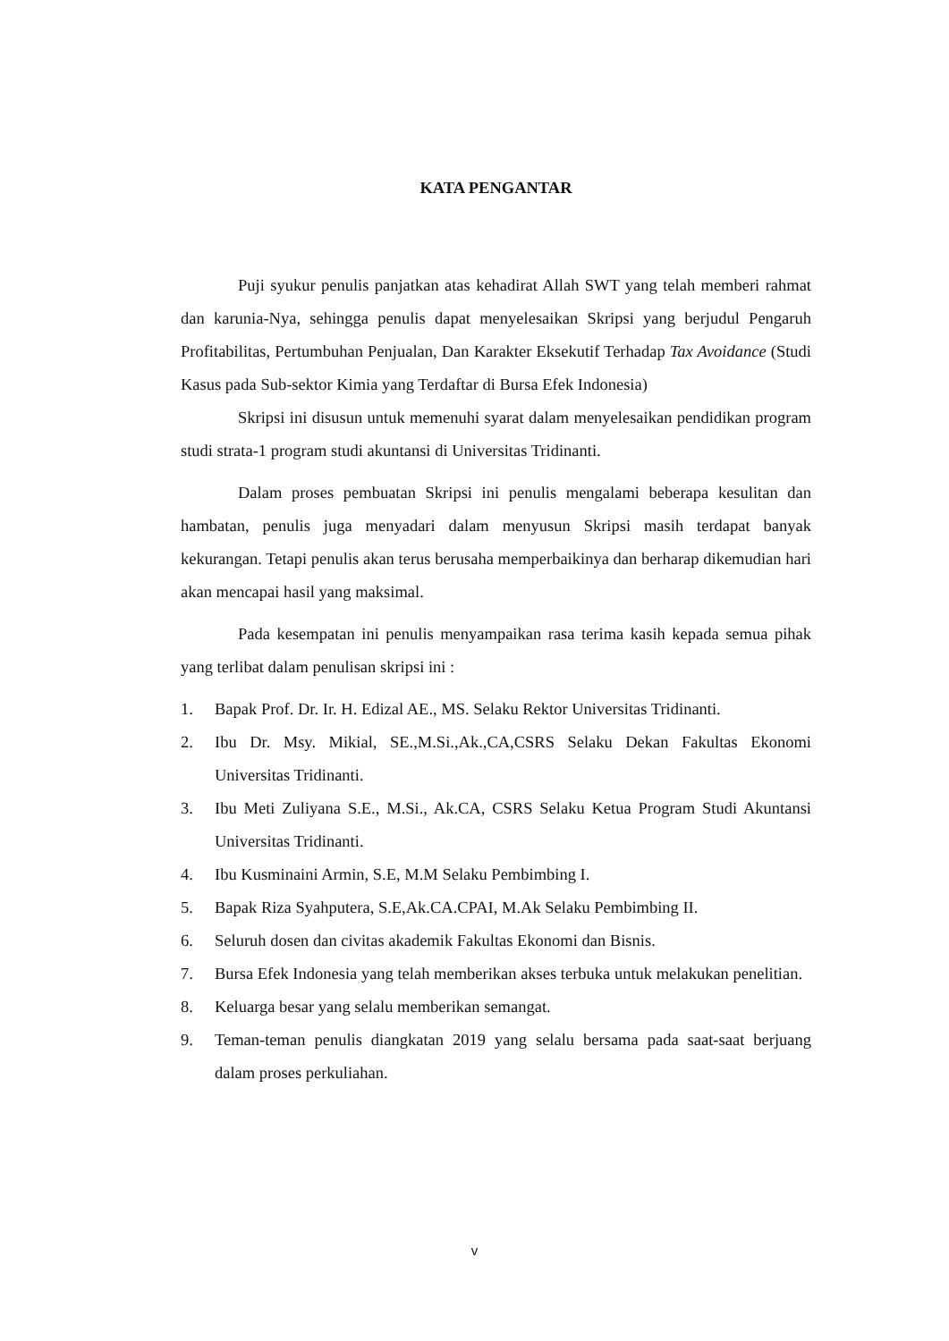KATA PENGANTAR
Puji syukur penulis panjatkan atas kehadirat Allah SWT yang telah memberi rahmat dan karunia-Nya, sehingga penulis dapat menyelesaikan Skripsi yang berjudul Pengaruh Profitabilitas, Pertumbuhan Penjualan, Dan Karakter Eksekutif Terhadap Tax Avoidance (Studi Kasus pada Sub-sektor Kimia yang Terdaftar di Bursa Efek Indonesia)
Skripsi ini disusun untuk memenuhi syarat dalam menyelesaikan pendidikan program studi strata-1 program studi akuntansi di Universitas Tridinanti.
Dalam proses pembuatan Skripsi ini penulis mengalami beberapa kesulitan dan hambatan, penulis juga menyadari dalam menyusun Skripsi masih terdapat banyak kekurangan. Tetapi penulis akan terus berusaha memperbaikinya dan berharap dikemudian hari akan mencapai hasil yang maksimal.
Pada kesempatan ini penulis menyampaikan rasa terima kasih kepada semua pihak yang terlibat dalam penulisan skripsi ini :
1. Bapak Prof. Dr. Ir. H. Edizal AE., MS. Selaku Rektor Universitas Tridinanti.
2. Ibu Dr. Msy. Mikial, SE.,M.Si.,Ak.,CA,CSRS Selaku Dekan Fakultas Ekonomi Universitas Tridinanti.
3. Ibu Meti Zuliyana S.E., M.Si., Ak.CA, CSRS Selaku Ketua Program Studi Akuntansi Universitas Tridinanti.
4. Ibu Kusminaini Armin, S.E, M.M Selaku Pembimbing I.
5. Bapak Riza Syahputera, S.E,Ak.CA.CPAI, M.Ak Selaku Pembimbing II.
6. Seluruh dosen dan civitas akademik Fakultas Ekonomi dan Bisnis.
7. Bursa Efek Indonesia yang telah memberikan akses terbuka untuk melakukan penelitian.
8. Keluarga besar yang selalu memberikan semangat.
9. Teman-teman penulis diangkatan 2019 yang selalu bersama pada saat-saat berjuang dalam proses perkuliahan.
v